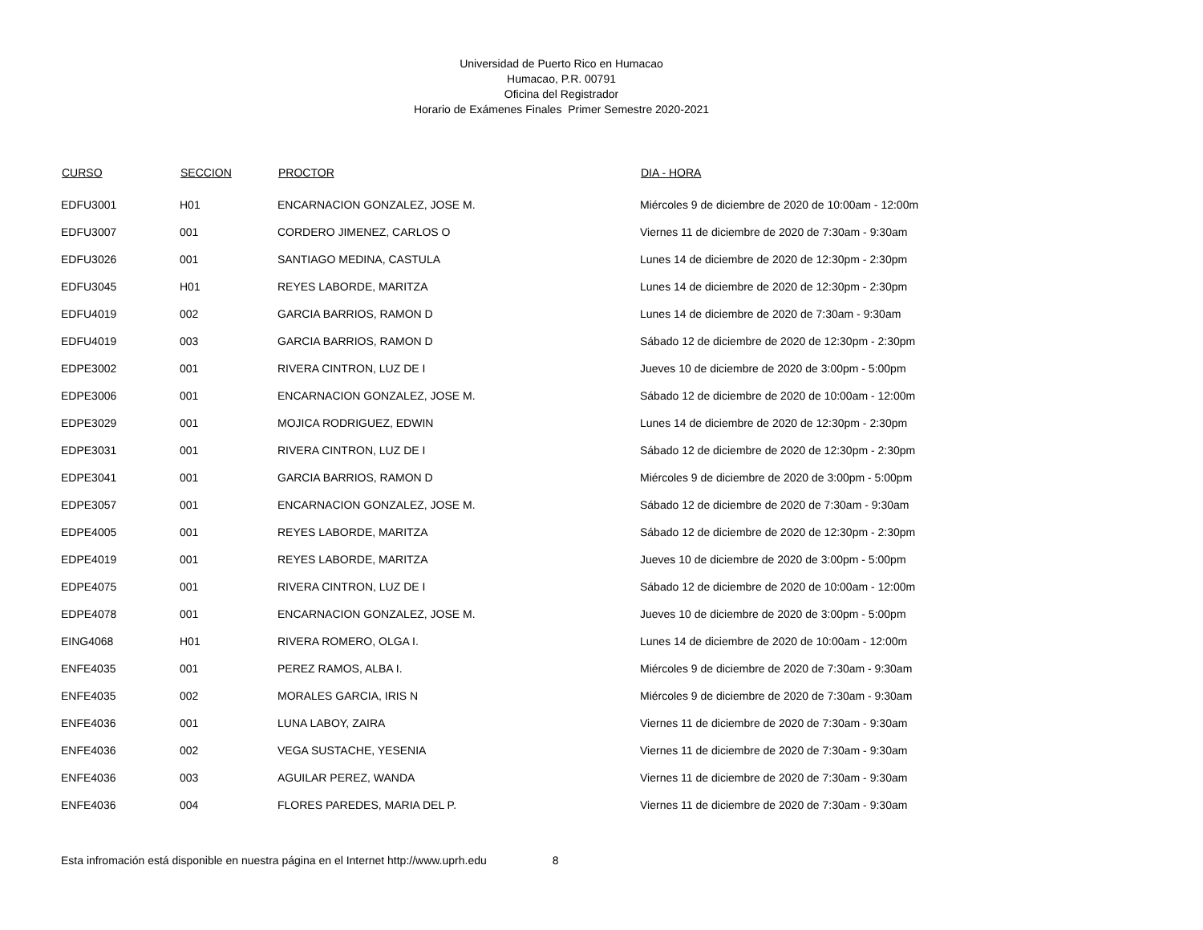Universidad de Puerto Rico en Humacao
Humacao, P.R. 00791
Oficina del Registrador
Horario de Exámenes Finales Primer Semestre 2020-2021
| CURSO | SECCION | PROCTOR | DIA - HORA |
| --- | --- | --- | --- |
| EDFU3001 | H01 | ENCARNACION GONZALEZ, JOSE M. | Miércoles 9 de diciembre de 2020 de 10:00am - 12:00m |
| EDFU3007 | 001 | CORDERO JIMENEZ, CARLOS O | Viernes 11 de diciembre de 2020 de 7:30am - 9:30am |
| EDFU3026 | 001 | SANTIAGO MEDINA, CASTULA | Lunes 14 de diciembre de 2020 de 12:30pm - 2:30pm |
| EDFU3045 | H01 | REYES LABORDE, MARITZA | Lunes 14 de diciembre de 2020 de 12:30pm - 2:30pm |
| EDFU4019 | 002 | GARCIA BARRIOS, RAMON D | Lunes 14 de diciembre de 2020 de 7:30am - 9:30am |
| EDFU4019 | 003 | GARCIA BARRIOS, RAMON D | Sábado 12 de diciembre de 2020 de 12:30pm - 2:30pm |
| EDPE3002 | 001 | RIVERA CINTRON, LUZ DE I | Jueves 10 de diciembre de 2020 de 3:00pm - 5:00pm |
| EDPE3006 | 001 | ENCARNACION GONZALEZ, JOSE M. | Sábado 12 de diciembre de 2020 de 10:00am - 12:00m |
| EDPE3029 | 001 | MOJICA RODRIGUEZ, EDWIN | Lunes 14 de diciembre de 2020 de 12:30pm - 2:30pm |
| EDPE3031 | 001 | RIVERA CINTRON, LUZ DE I | Sábado 12 de diciembre de 2020 de 12:30pm - 2:30pm |
| EDPE3041 | 001 | GARCIA BARRIOS, RAMON D | Miércoles 9 de diciembre de 2020 de 3:00pm - 5:00pm |
| EDPE3057 | 001 | ENCARNACION GONZALEZ, JOSE M. | Sábado 12 de diciembre de 2020 de 7:30am - 9:30am |
| EDPE4005 | 001 | REYES LABORDE, MARITZA | Sábado 12 de diciembre de 2020 de 12:30pm - 2:30pm |
| EDPE4019 | 001 | REYES LABORDE, MARITZA | Jueves 10 de diciembre de 2020 de 3:00pm - 5:00pm |
| EDPE4075 | 001 | RIVERA CINTRON, LUZ DE I | Sábado 12 de diciembre de 2020 de 10:00am - 12:00m |
| EDPE4078 | 001 | ENCARNACION GONZALEZ, JOSE M. | Jueves 10 de diciembre de 2020 de 3:00pm - 5:00pm |
| EING4068 | H01 | RIVERA ROMERO, OLGA I. | Lunes 14 de diciembre de 2020 de 10:00am - 12:00m |
| ENFE4035 | 001 | PEREZ RAMOS, ALBA I. | Miércoles 9 de diciembre de 2020 de 7:30am - 9:30am |
| ENFE4035 | 002 | MORALES GARCIA, IRIS N | Miércoles 9 de diciembre de 2020 de 7:30am - 9:30am |
| ENFE4036 | 001 | LUNA LABOY, ZAIRA | Viernes 11 de diciembre de 2020 de 7:30am - 9:30am |
| ENFE4036 | 002 | VEGA SUSTACHE, YESENIA | Viernes 11 de diciembre de 2020 de 7:30am - 9:30am |
| ENFE4036 | 003 | AGUILAR PEREZ, WANDA | Viernes 11 de diciembre de 2020 de 7:30am - 9:30am |
| ENFE4036 | 004 | FLORES PAREDES, MARIA DEL P. | Viernes 11 de diciembre de 2020 de 7:30am - 9:30am |
Esta infromación está disponible en nuestra página en el Internet http://www.uprh.edu 8